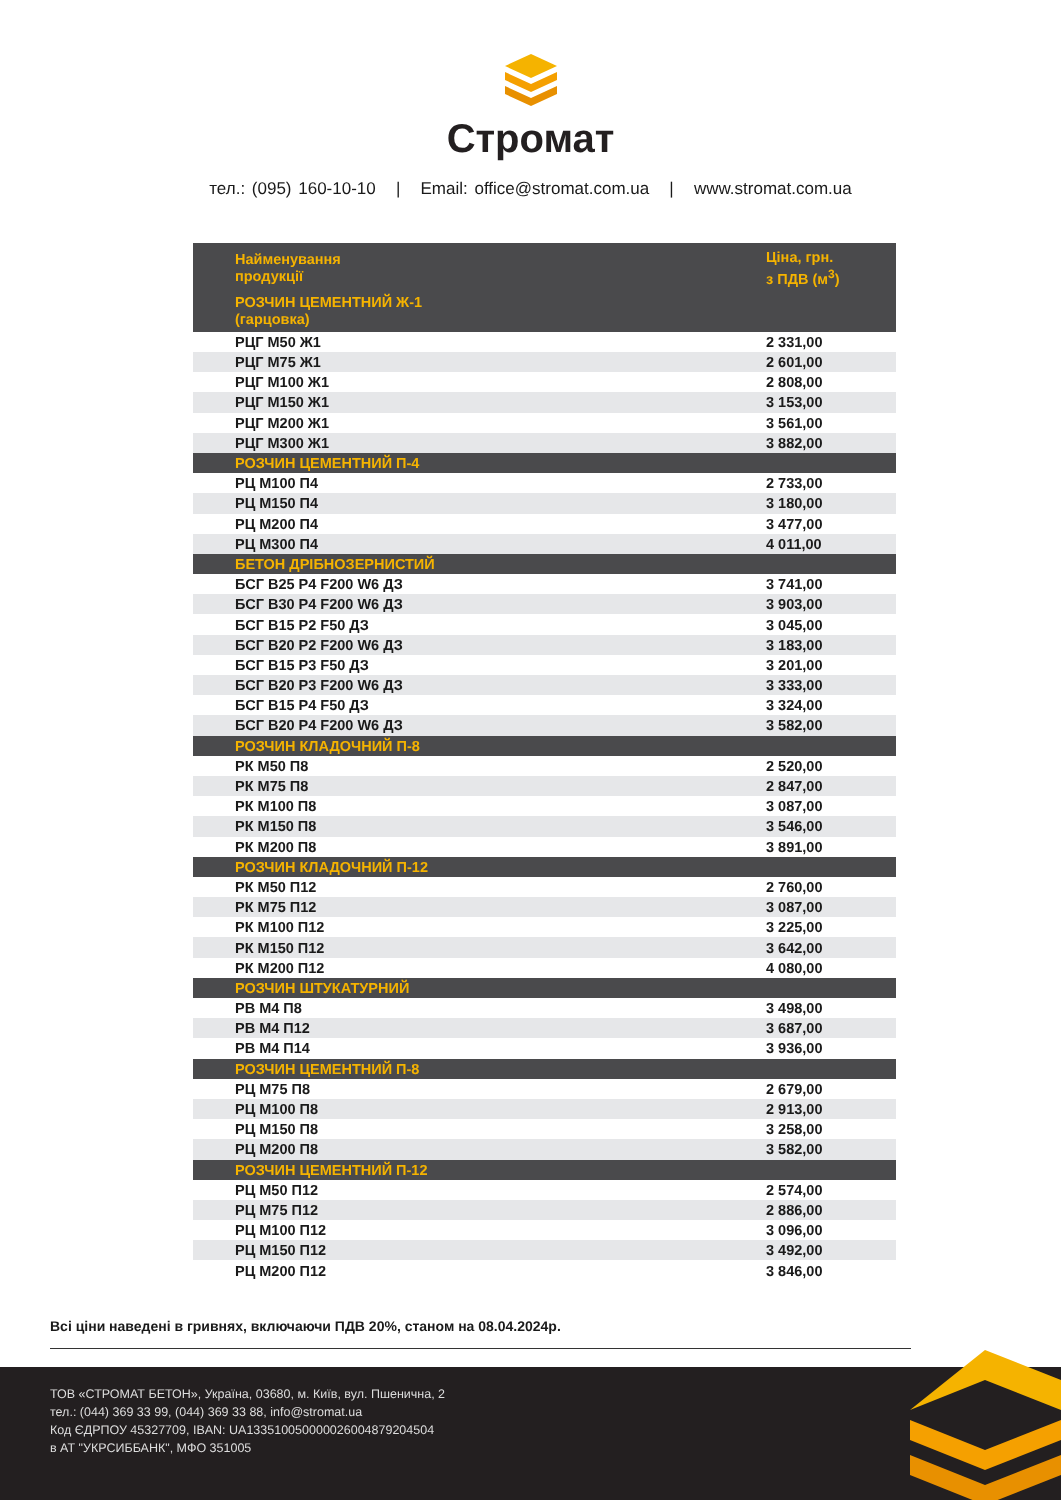Стромат
тел.: (095) 160-10-10 | Email: office@stromat.com.ua | www.stromat.com.ua
| Найменування продукції | Ціна, грн. з ПДВ (м<sup>3</sup>) |
| --- | --- |
| РОЗЧИН ЦЕМЕНТНИЙ Ж-1 (гарцовка) | |
| РЦГ М50 Ж1 | 2 331,00 |
| РЦГ М75 Ж1 | 2 601,00 |
| РЦГ М100 Ж1 | 2 808,00 |
| РЦГ М150 Ж1 | 3 153,00 |
| РЦГ М200 Ж1 | 3 561,00 |
| РЦГ М300 Ж1 | 3 882,00 |
| РОЗЧИН ЦЕМЕНТНИЙ П-4 | |
| РЦ М100 П4 | 2 733,00 |
| РЦ М150 П4 | 3 180,00 |
| РЦ М200 П4 | 3 477,00 |
| РЦ М300 П4 | 4 011,00 |
| БЕТОН ДРІБНОЗЕРНИСТИЙ | |
| БСГ В25 Р4 F200 W6 ДЗ | 3 741,00 |
| БСГ В30 Р4 F200 W6 ДЗ | 3 903,00 |
| БСГ В15 Р2 F50 ДЗ | 3 045,00 |
| БСГ В20 Р2 F200 W6 ДЗ | 3 183,00 |
| БСГ В15 Р3 F50 ДЗ | 3 201,00 |
| БСГ В20 Р3 F200 W6 ДЗ | 3 333,00 |
| БСГ В15 Р4 F50 ДЗ | 3 324,00 |
| БСГ В20 Р4 F200 W6 ДЗ | 3 582,00 |
| РОЗЧИН КЛАДОЧНИЙ П-8 | |
| РК М50 П8 | 2 520,00 |
| РК М75 П8 | 2 847,00 |
| РК М100 П8 | 3 087,00 |
| РК М150 П8 | 3 546,00 |
| РК М200 П8 | 3 891,00 |
| РОЗЧИН КЛАДОЧНИЙ П-12 | |
| РК М50 П12 | 2 760,00 |
| РК М75 П12 | 3 087,00 |
| РК М100 П12 | 3 225,00 |
| РК М150 П12 | 3 642,00 |
| РК М200 П12 | 4 080,00 |
| РОЗЧИН ШТУКАТУРНИЙ | |
| РВ М4 П8 | 3 498,00 |
| РВ М4 П12 | 3 687,00 |
| РВ М4 П14 | 3 936,00 |
| РОЗЧИН ЦЕМЕНТНИЙ П-8 | |
| РЦ М75 П8 | 2 679,00 |
| РЦ М100 П8 | 2 913,00 |
| РЦ М150 П8 | 3 258,00 |
| РЦ М200 П8 | 3 582,00 |
| РОЗЧИН ЦЕМЕНТНИЙ П-12 | |
| РЦ М50 П12 | 2 574,00 |
| РЦ М75 П12 | 2 886,00 |
| РЦ М100 П12 | 3 096,00 |
| РЦ М150 П12 | 3 492,00 |
| РЦ М200 П12 | 3 846,00 |
Всі ціни наведені в гривнях, включаючи ПДВ 20%, станом на 08.04.2024р.
ТОВ «СТРОМАТ БЕТОН», Україна, 03680, м. Київ, вул. Пшенична, 2
тел.: (044) 369 33 99, (044) 369 33 88, info@stromat.ua
Код ЄДРПОУ 45327709, IBAN: UA133510050000026004879204504
в АТ "УКРСИББАНК", МФО 351005